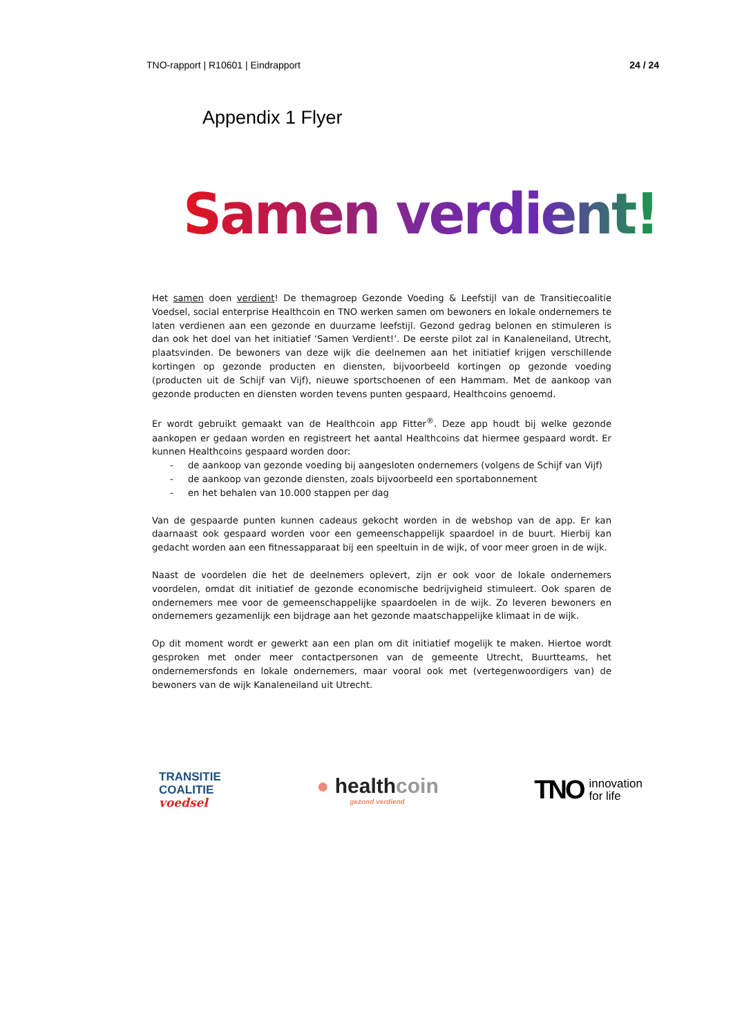TNO-rapport | R10601 | Eindrapport 24 / 24
Appendix 1 Flyer
Samen verdient!
Het samen doen verdient! De themagroep Gezonde Voeding & Leefstijl van de Transitiecoalitie Voedsel, social enterprise Healthcoin en TNO werken samen om bewoners en lokale ondernemers te laten verdienen aan een gezonde en duurzame leefstijl. Gezond gedrag belonen en stimuleren is dan ook het doel van het initiatief ‘Samen Verdient!’. De eerste pilot zal in Kanaleneiland, Utrecht, plaatsvinden. De bewoners van deze wijk die deelnemen aan het initiatief krijgen verschillende kortingen op gezonde producten en diensten, bijvoorbeeld kortingen op gezonde voeding (producten uit de Schijf van Vijf), nieuwe sportschoenen of een Hammam. Met de aankoop van gezonde producten en diensten worden tevens punten gespaard, Healthcoins genoemd.
Er wordt gebruikt gemaakt van de Healthcoin app Fitter<sup>®</sup>. Deze app houdt bij welke gezonde aankopen er gedaan worden en registreert het aantal Healthcoins dat hiermee gespaard wordt. Er kunnen Healthcoins gespaard worden door:
- de aankoop van gezonde voeding bij aangesloten ondernemers (volgens de Schijf van Vijf)
- de aankoop van gezonde diensten, zoals bijvoorbeeld een sportabonnement
- en het behalen van 10.000 stappen per dag
Van de gespaarde punten kunnen cadeaus gekocht worden in de webshop van de app. Er kan daarnaast ook gespaard worden voor een gemeenschappelijk spaardoel in de buurt. Hierbij kan gedacht worden aan een fitnessapparaat bij een speeltuin in de wijk, of voor meer groen in de wijk.
Naast de voordelen die het de deelnemers oplevert, zijn er ook voor de lokale ondernemers voordelen, omdat dit initiatief de gezonde economische bedrijvigheid stimuleert. Ook sparen de ondernemers mee voor de gemeenschappelijke spaardoelen in de wijk. Zo leveren bewoners en ondernemers gezamenlijk een bijdrage aan het gezonde maatschappelijke klimaat in de wijk.
Op dit moment wordt er gewerkt aan een plan om dit initiatief mogelijk te maken. Hiertoe wordt gesproken met onder meer contactpersonen van de gemeente Utrecht, Buurtteams, het ondernemersfonds en lokale ondernemers, maar vooral ook met (vertegenwoordigers van) de bewoners van de wijk Kanaleneiland uit Utrecht.
TRANSITIE
COALITIE
voedsel
● healthcoin
gezond verdiend
TNO innovation
for life